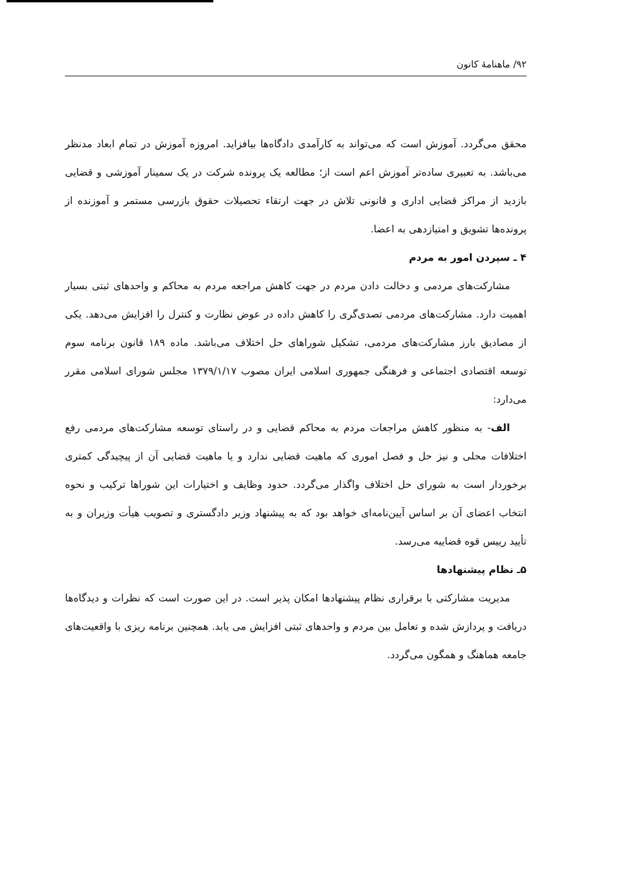۹۲/ ماهنامهٔ کانون
محقق می‌گردد. آموزش است که می‌تواند به کارآمدی دادگاه‌ها بیافزاید. امروزه آموزش در تمام ابعاد مدنظر می‌باشد. به تعبیری ساده‌تر آموزش اعم است از؛ مطالعه یک پرونده شرکت در یک سمینار آموزشی و قضایی بازدید از مراکز قضایی اداری و قانونی تلاش در جهت ارتقاء تحصیلات حقوق بازرسی مستمر و آموزنده از پرونده‌ها تشویق و امتیازدهی به اعضا.
۴ ـ سپردن امور به مردم
مشارکت‌های مردمی و دخالت دادن مردم در جهت کاهش مراجعه مردم به محاکم و واحدهای ثبتی بسیار اهمیت دارد. مشارکت‌های مردمی تصدی‌گری را کاهش داده در عوض نظارت و کنترل را افزایش می‌دهد. یکی از مصادیق بارز مشارکت‌های مردمی، تشکیل شوراهای حل اختلاف می‌باشد. ماده ۱۸۹ قانون برنامه سوم توسعه اقتصادی اجتماعی و فرهنگی جمهوری اسلامی ایران مصوب ۱۳۷۹/۱/۱۷ مجلس شورای اسلامی مقرر می‌دارد:
الف- به منظور کاهش مراجعات مردم به محاکم قضایی و در راستای توسعه مشارکت‌های مردمی رفع اختلافات محلی و نیز حل و فصل اموری که ماهیت قضایی ندارد و یا ماهیت قضایی آن از پیچیدگی کمتری برخوردار است به شورای حل اختلاف واگذار می‌گردد. حدود وظایف و اختیارات این شوراها ترکیب و نحوه انتخاب اعضای آن بر اساس آیین‌نامه‌ای خواهد بود که به پیشنهاد وزیر دادگستری و تصویب هیأت وزیران و به تأیید رییس قوه قضاییه می‌رسد.
۵ـ نظام پیشنهادها
مدیریت مشارکتی با برقراری نظام پیشنهادها امکان پذیر است. در این صورت است که نظرات و دیدگاه‌ها دریافت و پردازش شده و تعامل بین مردم و واحدهای ثبتی افزایش می یابد. همچنین برنامه ریزی با واقعیت‌های جامعه هماهنگ و همگون می‌گردد.